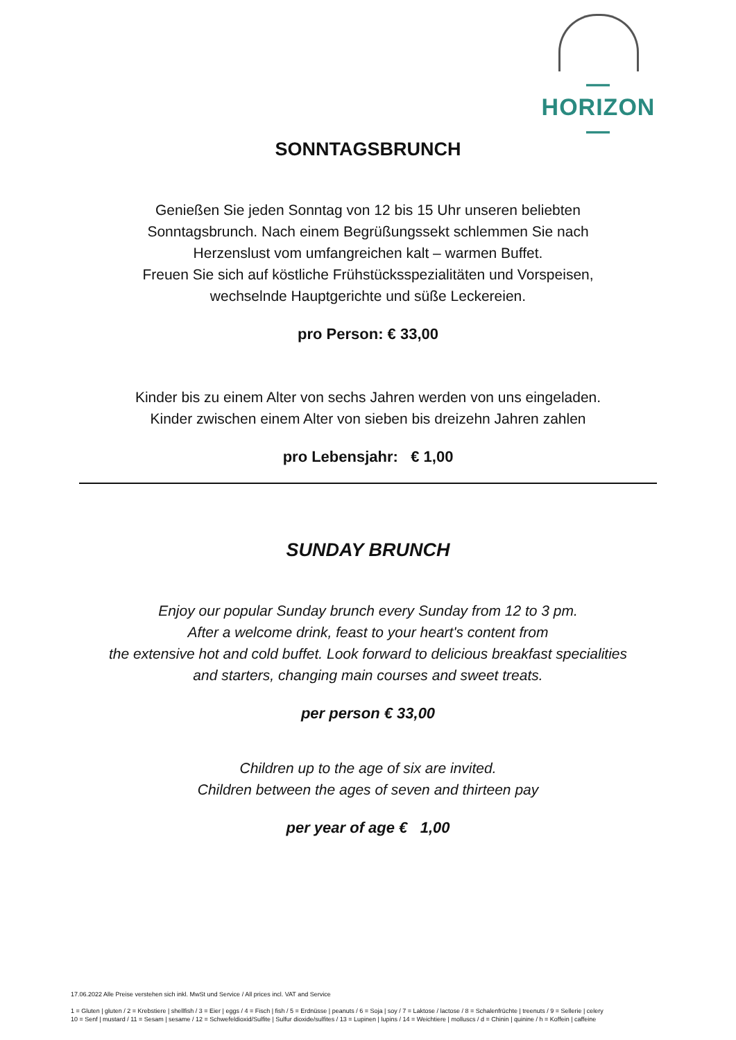—HORIZON—
SONNTAGSBRUNCH
Genießen Sie jeden Sonntag von 12 bis 15 Uhr unseren beliebten
Sonntagsbrunch. Nach einem Begrüßungssekt schlemmen Sie nach
Herzenslust vom umfangreichen kalt – warmen Buffet.
Freuen Sie sich auf köstliche Frühstücksspezialitäten und Vorspeisen,
wechselnde Hauptgerichte und süße Leckereien.
pro Person: € 33,00
Kinder bis zu einem Alter von sechs Jahren werden von uns eingeladen.
Kinder zwischen einem Alter von sieben bis dreizehn Jahren zahlen
pro Lebensjahr: € 1,00
SUNDAY BRUNCH
Enjoy our popular Sunday brunch every Sunday from 12 to 3 pm.
After a welcome drink, feast to your heart's content from
the extensive hot and cold buffet. Look forward to delicious breakfast specialities
and starters, changing main courses and sweet treats.
per person € 33,00
Children up to the age of six are invited.
Children between the ages of seven and thirteen pay
per year of age € 1,00
17.06.2022 Alle Preise verstehen sich inkl. MwSt und Service / All prices incl. VAT and Service
1 = Gluten | gluten / 2 = Krebstiere | shellfish / 3 = Eier | eggs / 4 = Fisch | fish / 5 = Erdnüsse | peanuts / 6 = Soja | soy / 7 = Laktose / lactose / 8 = Schalenfrüchte | treenuts / 9 = Sellerie | celery
10 = Senf | mustard / 11 = Sesam | sesame / 12 = Schwefeldioxid/Sulfite | Sulfur dioxide/sulfites / 13 = Lupinen | lupins / 14 = Weichtiere | molluscs / d = Chinin | quinine / h = Koffein | caffeine